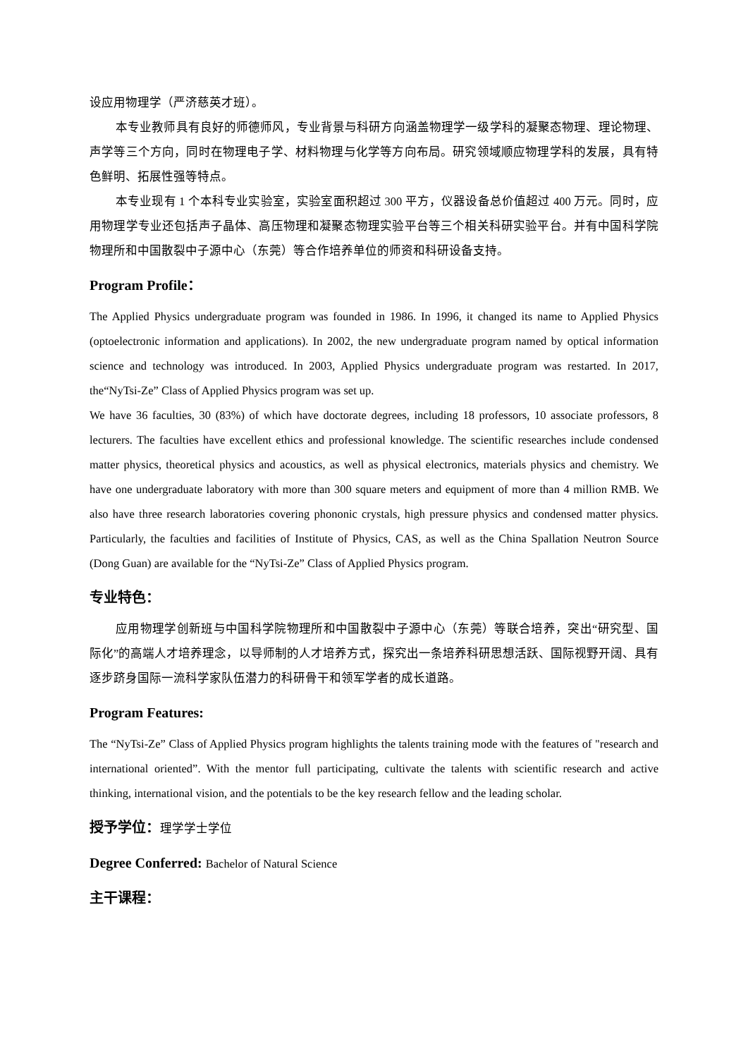设应用物理学（严济慈英才班）。
本专业教师具有良好的师德师风，专业背景与科研方向涵盖物理学一级学科的凝聚态物理、理论物理、声学等三个方向，同时在物理电子学、材料物理与化学等方向布局。研究领域顺应物理学科的发展，具有特色鲜明、拓展性强等特点。
本专业现有 1 个本科专业实验室，实验室面积超过 300 平方，仪器设备总价值超过 400 万元。同时，应用物理学专业还包括声子晶体、高压物理和凝聚态物理实验平台等三个相关科研实验平台。并有中国科学院物理所和中国散裂中子源中心（东莞）等合作培养单位的师资和科研设备支持。
Program Profile：
The Applied Physics undergraduate program was founded in 1986. In 1996, it changed its name to Applied Physics (optoelectronic information and applications). In 2002, the new undergraduate program named by optical information science and technology was introduced. In 2003, Applied Physics undergraduate program was restarted. In 2017, the“NyTsi-Ze” Class of Applied Physics program was set up.
We have 36 faculties, 30 (83%) of which have doctorate degrees, including 18 professors, 10 associate professors, 8 lecturers. The faculties have excellent ethics and professional knowledge. The scientific researches include condensed matter physics, theoretical physics and acoustics, as well as physical electronics, materials physics and chemistry. We have one undergraduate laboratory with more than 300 square meters and equipment of more than 4 million RMB. We also have three research laboratories covering phononic crystals, high pressure physics and condensed matter physics. Particularly, the faculties and facilities of Institute of Physics, CAS, as well as the China Spallation Neutron Source (Dong Guan) are available for the “NyTsi-Ze” Class of Applied Physics program.
专业特色：
应用物理学创新班与中国科学院物理所和中国散裂中子源中心（东莞）等联合培养，突出“研究型、国际化”的高端人才培养理念，以导师制的人才培养方式，探究出一条培养科研思想活跃、国际视野开阔、具有逐步跻身国际一流科学家队伍潜力的科研骨干和领军学者的成长道路。
Program Features:
The “NyTsi-Ze” Class of Applied Physics program highlights the talents training mode with the features of "research and international oriented”. With the mentor full participating, cultivate the talents with scientific research and active thinking, international vision, and the potentials to be the key research fellow and the leading scholar.
授予学位：理学学士学位
Degree Conferred: Bachelor of Natural Science
主干课程：